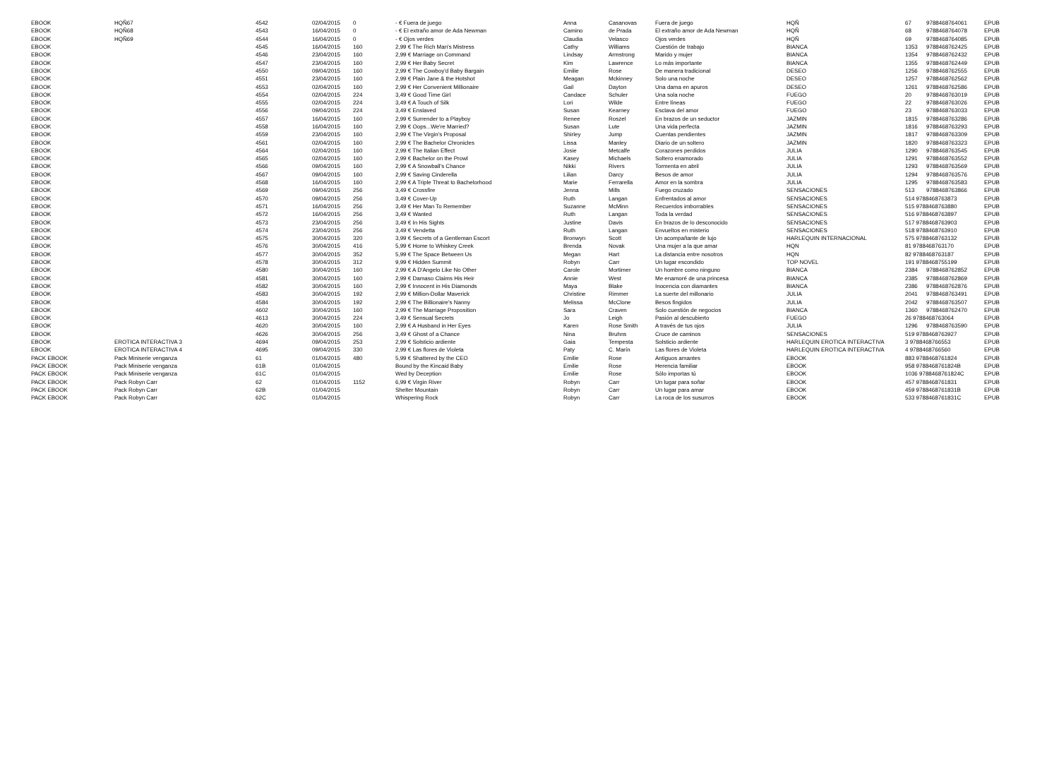| EBOOK | HQÑ67 | 4542 | 02/04/2015 | 0 | - € Fuera de juego | Anna | Casanovas | Fuera de juego | HQÑ | 67 | 9788468764061 | EPUB |
| EBOOK | HQÑ68 | 4543 | 16/04/2015 | 0 | - € El extraño amor de Ada Newman | Camino | de Prada | El extraño amor de Ada Newman | HQÑ | 68 | 9788468764078 | EPUB |
| EBOOK | HQÑ69 | 4544 | 16/04/2015 | 0 | - € Ojos verdes | Claudia | Velasco | Ojos verdes | HQÑ | 69 | 9788468764085 | EPUB |
| EBOOK | | 4545 | 16/04/2015 | 160 | 2,99 € The Rich Man's Mistress | Cathy | Williams | Cuestión de trabajo | BIANCA | 1353 | 9788468762425 | EPUB |
| EBOOK | | 4546 | 23/04/2015 | 160 | 2,99 € Marriage on Command | Lindsay | Armstrong | Marido y mujer | BIANCA | 1354 | 9788468762432 | EPUB |
| EBOOK | | 4547 | 23/04/2015 | 160 | 2,99 € Her Baby Secret | Kim | Lawrence | Lo más importante | BIANCA | 1355 | 9788468762449 | EPUB |
| EBOOK | | 4550 | 09/04/2015 | 160 | 2,99 € The Cowboy'd Baby Bargain | Emilie | Rose | De manera tradicional | DESEO | 1256 | 9788468762555 | EPUB |
| EBOOK | | 4551 | 23/04/2015 | 160 | 2,99 € Plain Jane & the Hotshot | Meagan | Mckinney | Solo una noche | DESEO | 1257 | 9788468762562 | EPUB |
| EBOOK | | 4553 | 02/04/2015 | 160 | 2,99 € Her Convenient Millionaire | Gail | Dayton | Una dama en apuros | DESEO | 1261 | 9788468762586 | EPUB |
| EBOOK | | 4554 | 02/04/2015 | 224 | 3,49 € Good Time Girl | Candace | Schuler | Una sola noche | FUEGO | 20 | 9788468763019 | EPUB |
| EBOOK | | 4555 | 02/04/2015 | 224 | 3,49 € A Touch of Silk | Lori | Wilde | Entre líneas | FUEGO | 22 | 9788468763026 | EPUB |
| EBOOK | | 4556 | 09/04/2015 | 224 | 3,49 € Enslaved | Susan | Kearney | Esclava del amor | FUEGO | 23 | 9788468763033 | EPUB |
| EBOOK | | 4557 | 16/04/2015 | 160 | 2,99 € Surrender to a Playboy | Renee | Roszel | En brazos de un seductor | JAZMIN | 1815 | 9788468763286 | EPUB |
| EBOOK | | 4558 | 16/04/2015 | 160 | 2,99 € Oops...We're Married? | Susan | Lute | Una vida perfecta | JAZMIN | 1816 | 9788468763293 | EPUB |
| EBOOK | | 4559 | 23/04/2015 | 160 | 2,99 € The Virgin's Proposal | Shirley | Jump | Cuentas pendientes | JAZMIN | 1817 | 9788468763309 | EPUB |
| EBOOK | | 4561 | 02/04/2015 | 160 | 2,99 € The Bachelor Chronicles | Lissa | Manley | Diario de un soltero | JAZMIN | 1820 | 9788468763323 | EPUB |
| EBOOK | | 4564 | 02/04/2015 | 160 | 2,99 € The Italian Effect | Josie | Metcalfe | Corazones perdidos | JULIA | 1290 | 9788468763545 | EPUB |
| EBOOK | | 4565 | 02/04/2015 | 160 | 2,99 € Bachelor on the Prowl | Kasey | Michaels | Soltero enamorado | JULIA | 1291 | 9788468763552 | EPUB |
| EBOOK | | 4566 | 09/04/2015 | 160 | 2,99 € A Snowball's Chance | Nikki | Rivers | Tormenta en abril | JULIA | 1293 | 9788468763569 | EPUB |
| EBOOK | | 4567 | 09/04/2015 | 160 | 2,99 € Saving Cinderella | Lilian | Darcy | Besos de amor | JULIA | 1294 | 9788468763576 | EPUB |
| EBOOK | | 4568 | 16/04/2015 | 160 | 2,99 € A Triple Threat to Bachelorhood | Marie | Ferrarella | Amor en la sombra | JULIA | 1295 | 9788468763583 | EPUB |
| EBOOK | | 4569 | 09/04/2015 | 256 | 3,49 € Crossfire | Jenna | Mills | Fuego cruzado | SENSACIONES | 513 | 9788468763866 | EPUB |
| EBOOK | | 4570 | 09/04/2015 | 256 | 3,49 € Cover-Up | Ruth | Langan | Enfrentados al amor | SENSACIONES | 514 9788468763873 | | EPUB |
| EBOOK | | 4571 | 16/04/2015 | 256 | 3,49 € Her Man To Remember | Suzanne | McMinn | Recuerdos imborrables | SENSACIONES | 515 9788468763880 | | EPUB |
| EBOOK | | 4572 | 16/04/2015 | 256 | 3,49 € Wanted | Ruth | Langan | Toda la verdad | SENSACIONES | 516 9788468763897 | | EPUB |
| EBOOK | | 4573 | 23/04/2015 | 256 | 3,49 € In His Sights | Justine | Davis | En brazos de lo desconocido | SENSACIONES | 517 9788468763903 | | EPUB |
| EBOOK | | 4574 | 23/04/2015 | 256 | 3,49 € Vendetta | Ruth | Langan | Envueltos en misterio | SENSACIONES | 518 9788468763910 | | EPUB |
| EBOOK | | 4575 | 30/04/2015 | 320 | 3,99 € Secrets of a Gentleman Escort | Bronwyn | Scott | Un acompañante de lujo | HARLEQUIN INTERNACIONAL | 575 9788468763132 | | EPUB |
| EBOOK | | 4576 | 30/04/2015 | 416 | 5,99 € Home to Whiskey Creek | Brenda | Novak | Una mujer a la que amar | HQN | 81 9788468763170 | | EPUB |
| EBOOK | | 4577 | 30/04/2015 | 352 | 5,99 € The Space Between Us | Megan | Hart | La distancia entre nosotros | HQN | 82 9788468763187 | | EPUB |
| EBOOK | | 4578 | 30/04/2015 | 312 | 9,99 € Hidden Summit | Robyn | Carr | Un lugar escondido | TOP NOVEL | 191 9788468755199 | | EPUB |
| EBOOK | | 4580 | 30/04/2015 | 160 | 2,99 € A D'Angelo Like No Other | Carole | Mortimer | Un hombre como ninguno | BIANCA | 2384 | 9788468762852 | EPUB |
| EBOOK | | 4581 | 30/04/2015 | 160 | 2,99 € Damaso Claims His Heir | Annie | West | Me enamoré de una princesa | BIANCA | 2385 | 9788468762869 | EPUB |
| EBOOK | | 4582 | 30/04/2015 | 160 | 2,99 € Innocent in His Diamonds | Maya | Blake | Inocencia con diamantes | BIANCA | 2386 | 9788468762876 | EPUB |
| EBOOK | | 4583 | 30/04/2015 | 192 | 2,99 € Million-Dollar Maverick | Christine | Rimmer | La suerte del millonario | JULIA | 2041 | 9788468763491 | EPUB |
| EBOOK | | 4584 | 30/04/2015 | 192 | 2,99 € The Billionaire's Nanny | Melissa | McClone | Besos fingidos | JULIA | 2042 | 9788468763507 | EPUB |
| EBOOK | | 4602 | 30/04/2015 | 160 | 2,99 € The Marriage Proposition | Sara | Craven | Solo cuestión de negocios | BIANCA | 1360 | 9788468762470 | EPUB |
| EBOOK | | 4613 | 30/04/2015 | 224 | 3,49 € Sensual Secrets | Jo | Leigh | Pasión al descubierto | FUEGO | 26 9788468763064 | | EPUB |
| EBOOK | | 4620 | 30/04/2015 | 160 | 2,99 € A Husband in Her Eyes | Karen | Rose Smith | A través de tus ojos | JULIA | 1296 | 9788468763590 | EPUB |
| EBOOK | | 4626 | 30/04/2015 | 256 | 3,49 € Ghost of a Chance | Nina | Bruhns | Cruce de caminos | SENSACIONES | 519 9788468763927 | | EPUB |
| EBOOK | EROTICA INTERACTIVA 3 | 4694 | 09/04/2015 | 253 | 2,99 € Solsticio ardiente | Gaia | Tempesta | Solsticio ardiente | HARLEQUIN EROTICA INTERACTIVA | 3 9788468766553 | | EPUB |
| EBOOK | EROTICA INTERACTIVA 4 | 4695 | 09/04/2015 | 330 | 2,99 € Las flores de Violeta | Paty | C. Marín | Las flores de Violeta | HARLEQUIN EROTICA INTERACTIVA | 4 9788468766560 | | EPUB |
| PACK EBOOK | Pack Miniserie venganza | 61 | 01/04/2015 | 480 | 5,99 € Shattered by the CEO | Emilie | Rose | Antiguos amantes | EBOOK | 883 9788468761824 | | EPUB |
| PACK EBOOK | Pack Miniserie venganza | 61B | 01/04/2015 | | Bound by the Kincaid Baby | Emilie | Rose | Herencia familiar | EBOOK | 958 9788468761824B | | EPUB |
| PACK EBOOK | Pack Miniserie venganza | 61C | 01/04/2015 | | Wed by Deception | Emilie | Rose | Sólo importas tú | EBOOK | 1036 9788468761824C | | EPUB |
| PACK EBOOK | Pack Robyn Carr | 62 | 01/04/2015 | 1152 | 6,99 € Virgin River | Robyn | Carr | Un lugar para soñar | EBOOK | 457 9788468761831 | | EPUB |
| PACK EBOOK | Pack Robyn Carr | 62B | 01/04/2015 | | Shelter Mountain | Robyn | Carr | Un lugar para amar | EBOOK | 459 9788468761831B | | EPUB |
| PACK EBOOK | Pack Robyn Carr | 62C | 01/04/2015 | | Whispering Rock | Robyn | Carr | La roca de los susurros | EBOOK | 533 9788468761831C | | EPUB |